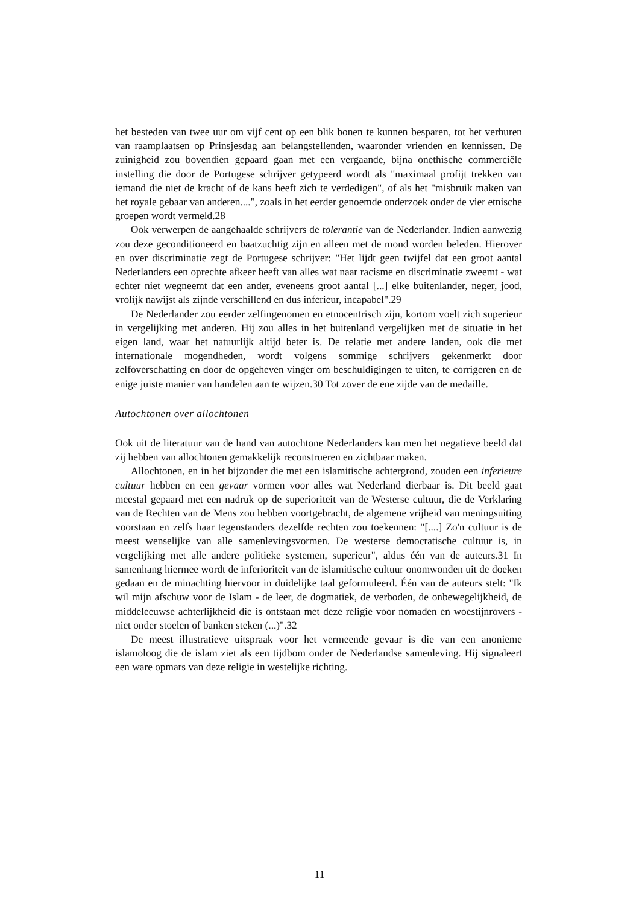het besteden van twee uur om vijf cent op een blik bonen te kunnen besparen, tot het verhuren van raamplaatsen op Prinsjesdag aan belangstellenden, waaronder vrienden en kennissen. De zuinigheid zou bovendien gepaard gaan met een vergaande, bijna onethische commerciële instelling die door de Portugese schrijver getypeerd wordt als "maximaal profijt trekken van iemand die niet de kracht of de kans heeft zich te verdedigen", of als het "misbruik maken van het royale gebaar van anderen....", zoals in het eerder genoemde onderzoek onder de vier etnische groepen wordt vermeld.28
Ook verwerpen de aangehaalde schrijvers de tolerantie van de Nederlander. Indien aanwezig zou deze geconditioneerd en baatzuchtig zijn en alleen met de mond worden beleden. Hierover en over discriminatie zegt de Portugese schrijver: "Het lijdt geen twijfel dat een groot aantal Nederlanders een oprechte afkeer heeft van alles wat naar racisme en discriminatie zweemt - wat echter niet wegneemt dat een ander, eveneens groot aantal [...] elke buitenlander, neger, jood, vrolijk nawijst als zijnde verschillend en dus inferieur, incapabel".29
De Nederlander zou eerder zelfingenomen en etnocentrisch zijn, kortom voelt zich superieur in vergelijking met anderen. Hij zou alles in het buitenland vergelijken met de situatie in het eigen land, waar het natuurlijk altijd beter is. De relatie met andere landen, ook die met internationale mogendheden, wordt volgens sommige schrijvers gekenmerkt door zelfoverschatting en door de opgeheven vinger om beschuldigingen te uiten, te corrigeren en de enige juiste manier van handelen aan te wijzen.30 Tot zover de ene zijde van de medaille.
Autochtonen over allochtonen
Ook uit de literatuur van de hand van autochtone Nederlanders kan men het negatieve beeld dat zij hebben van allochtonen gemakkelijk reconstrueren en zichtbaar maken.
Allochtonen, en in het bijzonder die met een islamitische achtergrond, zouden een inferieure cultuur hebben en een gevaar vormen voor alles wat Nederland dierbaar is. Dit beeld gaat meestal gepaard met een nadruk op de superioriteit van de Westerse cultuur, die de Verklaring van de Rechten van de Mens zou hebben voortgebracht, de algemene vrijheid van meningsuiting voorstaan en zelfs haar tegenstanders dezelfde rechten zou toekennen: "[....] Zo'n cultuur is de meest wenselijke van alle samenlevingsvormen. De westerse democratische cultuur is, in vergelijking met alle andere politieke systemen, superieur", aldus één van de auteurs.31 In samenhang hiermee wordt de inferioriteit van de islamitische cultuur onomwonden uit de doeken gedaan en de minachting hiervoor in duidelijke taal geformuleerd. Één van de auteurs stelt: "Ik wil mijn afschuw voor de Islam - de leer, de dogmatiek, de verboden, de onbewegelijkheid, de middeleeuwse achterlijkheid die is ontstaan met deze religie voor nomaden en woestijnrovers - niet onder stoelen of banken steken (...)".32
De meest illustratieve uitspraak voor het vermeende gevaar is die van een anonieme islamoloog die de islam ziet als een tijdbom onder de Nederlandse samenleving. Hij signaleert een ware opmars van deze religie in westelijke richting.
11